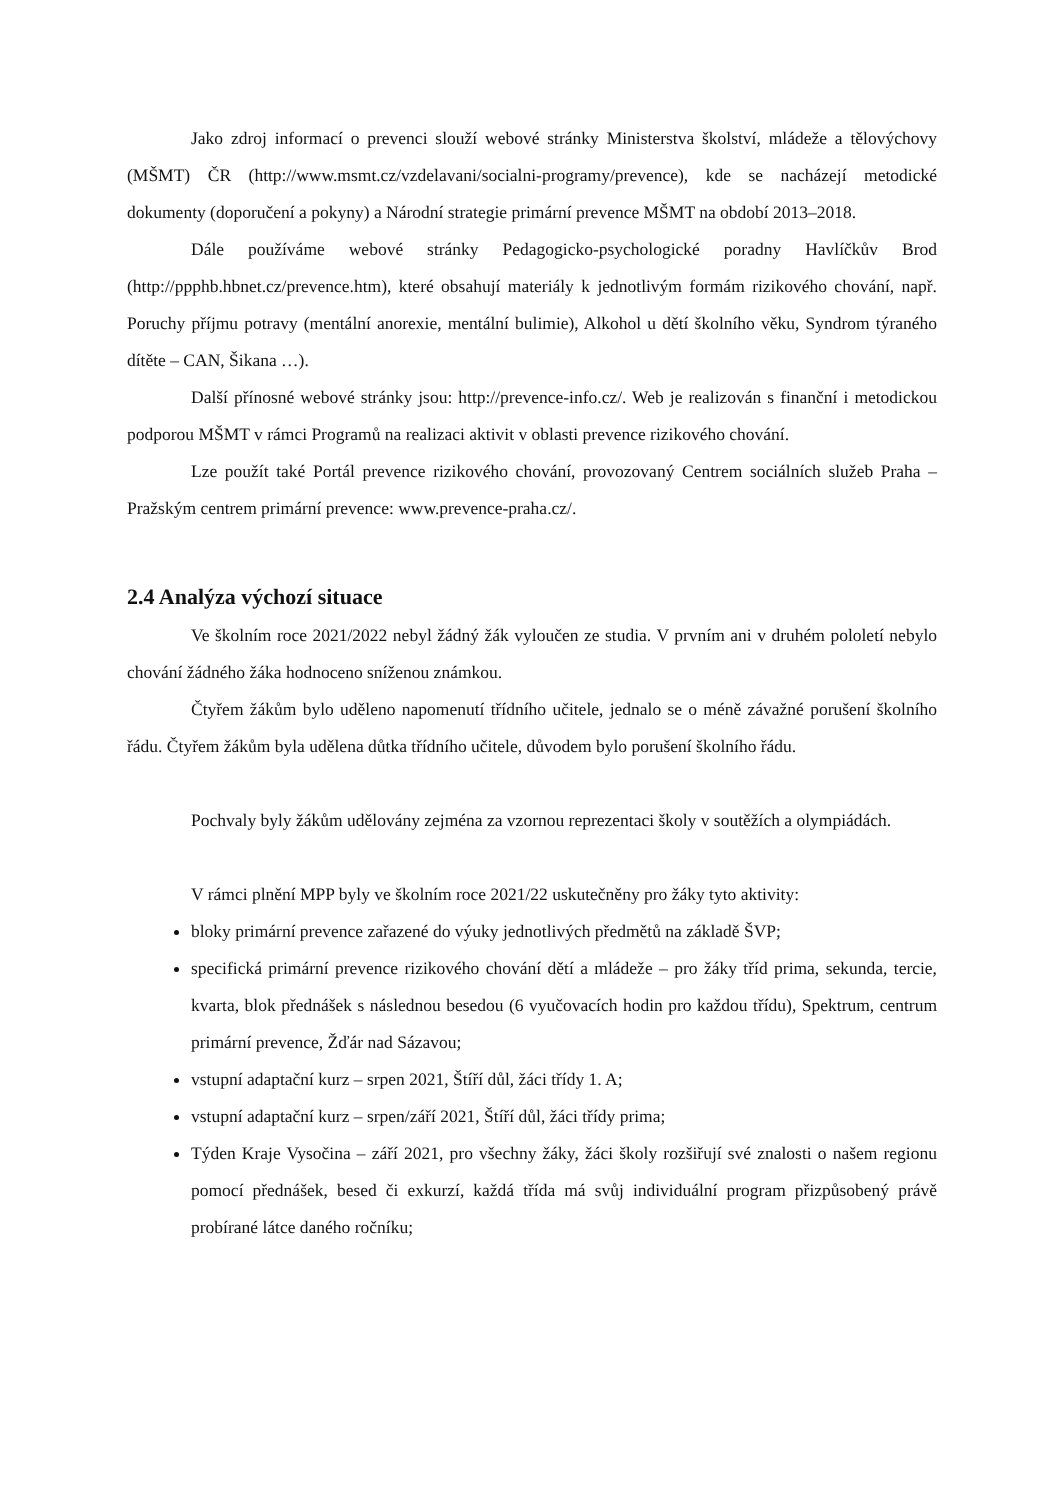Jako zdroj informací o prevenci slouží webové stránky Ministerstva školství, mládeže a tělovýchovy (MŠMT) ČR (http://www.msmt.cz/vzdelavani/socialni-programy/prevence), kde se nacházejí metodické dokumenty (doporučení a pokyny) a Národní strategie primární prevence MŠMT na období 2013–2018.
Dále používáme webové stránky Pedagogicko-psychologické poradny Havlíčkův Brod (http://ppphb.hbnet.cz/prevence.htm), které obsahují materiály k jednotlivým formám rizikového chování, např. Poruchy příjmu potravy (mentální anorexie, mentální bulimie), Alkohol u dětí školního věku, Syndrom týraného dítěte – CAN, Šikana …).
Další přínosné webové stránky jsou: http://prevence-info.cz/. Web je realizován s finanční i metodickou podporou MŠMT v rámci Programů na realizaci aktivit v oblasti prevence rizikového chování.
Lze použít také Portál prevence rizikového chování, provozovaný Centrem sociálních služeb Praha – Pražským centrem primární prevence: www.prevence-praha.cz/.
2.4 Analýza výchozí situace
Ve školním roce 2021/2022 nebyl žádný žák vyloučen ze studia. V prvním ani v druhém pololetí nebylo chování žádného žáka hodnoceno sníženou známkou.
Čtyřem žákům bylo uděleno napomenutí třídního učitele, jednalo se o méně závažné porušení školního řádu. Čtyřem žákům byla udělena důtka třídního učitele, důvodem bylo porušení školního řádu.
Pochvaly byly žákům udělovány zejména za vzornou reprezentaci školy v soutěžích a olympiádách.
V rámci plnění MPP byly ve školním roce 2021/22 uskutečněny pro žáky tyto aktivity:
bloky primární prevence zařazené do výuky jednotlivých předmětů na základě ŠVP;
specifická primární prevence rizikového chování dětí a mládeže – pro žáky tříd prima, sekunda, tercie, kvarta, blok přednášek s následnou besedou (6 vyučovacích hodin pro každou třídu), Spektrum, centrum primární prevence, Žďár nad Sázavou;
vstupní adaptační kurz – srpen 2021, Štíří důl, žáci třídy 1. A;
vstupní adaptační kurz – srpen/září 2021, Štíří důl, žáci třídy prima;
Týden Kraje Vysočina – září 2021, pro všechny žáky, žáci školy rozšiřují své znalosti o našem regionu pomocí přednášek, besed či exkurzí, každá třída má svůj individuální program přizpůsobený právě probírané látce daného ročníku;